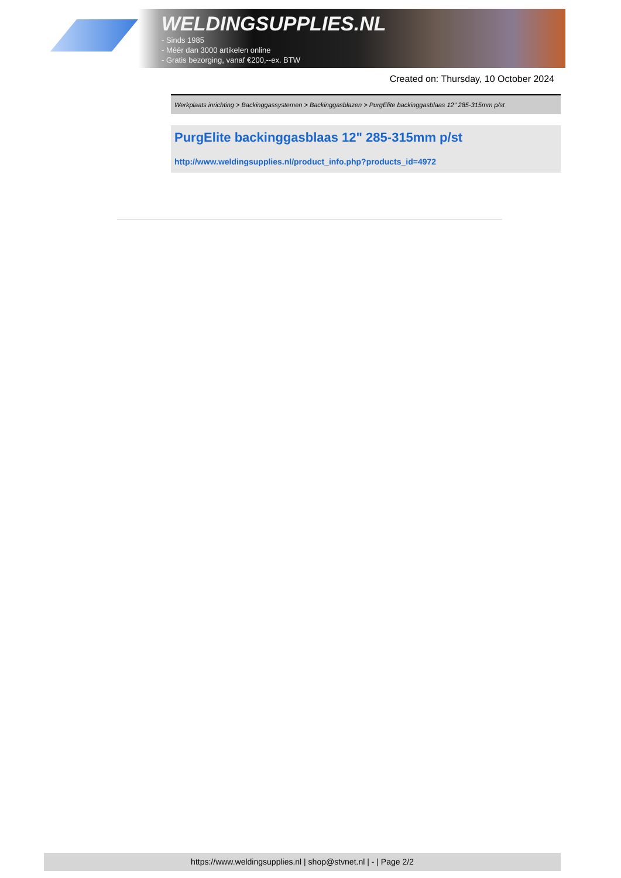WELDINGSUPPLIES.NL
- Sinds 1985
- Méér dan 3000 artikelen online
- Gratis bezorging, vanaf €200,--ex. BTW
Created on: Thursday, 10 October 2024
Werkplaats inrichting > Backinggassystemen > Backinggasblazen > PurgElite backinggasblaas 12" 285-315mm p/st
PurgElite backinggasblaas 12" 285-315mm p/st
http://www.weldingsupplies.nl/product_info.php?products_id=4972
https://www.weldingsupplies.nl | shop@stvnet.nl | - | Page 2/2